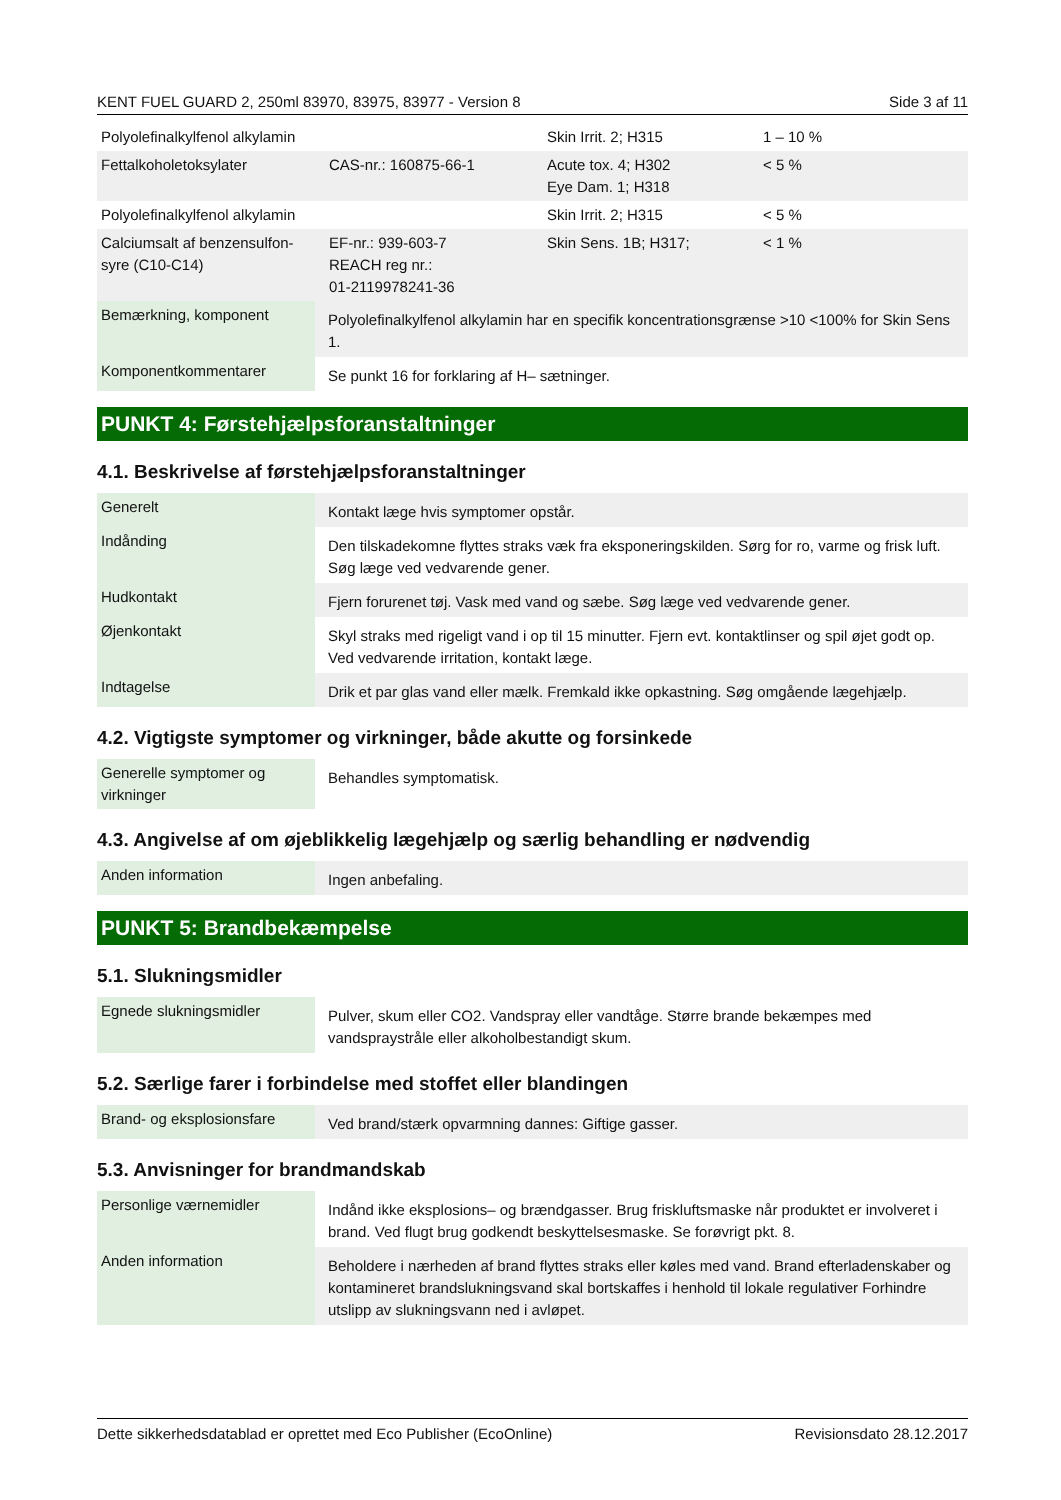KENT FUEL GUARD 2, 250ml 83970, 83975, 83977 - Version 8 Side 3 af 11
| Polyolefinalkylfenol alkylamin | | Skin Irrit. 2; H315 | 1 – 10 % |
| Fettalkoholetoksylater | CAS-nr.: 160875-66-1 | Acute tox. 4; H302 Eye Dam. 1; H318 | < 5 % |
| Polyolefinalkylfenol alkylamin | | Skin Irrit. 2; H315 | < 5 % |
| Calciumsalt af benzensulfon-syre (C10-C14) | EF-nr.: 939-603-7 REACH reg nr.: 01-2119978241-36 | Skin Sens. 1B; H317; | < 1 % |
| Bemærkning, komponent | Polyolefinalkylfenol alkylamin har en specifik koncentrationsgrænse >10 <100% for Skin Sens 1. |
| Komponentkommentarer | Se punkt 16 for forklaring af H– sætninger. |
PUNKT 4: Førstehjælpsforanstaltninger
4.1. Beskrivelse af førstehjælpsforanstaltninger
| Generelt | Kontakt læge hvis symptomer opstår. |
| Indånding | Den tilskadekomne flyttes straks væk fra eksponeringskilden. Sørg for ro, varme og frisk luft. Søg læge ved vedvarende gener. |
| Hudkontakt | Fjern forurenet tøj. Vask med vand og sæbe. Søg læge ved vedvarende gener. |
| Øjenkontakt | Skyl straks med rigeligt vand i op til 15 minutter. Fjern evt. kontaktlinser og spil øjet godt op. Ved vedvarende irritation, kontakt læge. |
| Indtagelse | Drik et par glas vand eller mælk. Fremkald ikke opkastning. Søg omgående lægehjælp. |
4.2. Vigtigste symptomer og virkninger, både akutte og forsinkede
| Generelle symptomer og virkninger | Behandles symptomatisk. |
4.3. Angivelse af om øjeblikkelig lægehjælp og særlig behandling er nødvendig
| Anden information | Ingen anbefaling. |
PUNKT 5: Brandbekæmpelse
5.1. Slukningsmidler
| Egnede slukningsmidler | Pulver, skum eller CO2. Vandspray eller vandtåge. Større brande bekæmpes med vandspraystråle eller alkoholbestandigt skum. |
5.2. Særlige farer i forbindelse med stoffet eller blandingen
| Brand- og eksplosionsfare | Ved brand/stærk opvarmning dannes: Giftige gasser. |
5.3. Anvisninger for brandmandskab
| Personlige værnemidler | Indånd ikke eksplosions– og brændgasser. Brug friskluftsmaske når produktet er involveret i brand. Ved flugt brug godkendt beskyttelsesmaske. Se forøvrigt pkt. 8. |
| Anden information | Beholdere i nærheden af brand flyttes straks eller køles med vand. Brand efterladenskaber og kontamineret brandslukningsvand skal bortskaffes i henhold til lokale regulativer Forhindre utslipp av slukningsvann ned i avløpet. |
Dette sikkerhedsdatablad er oprettet med Eco Publisher (EcoOnline) Revisionsdato 28.12.2017